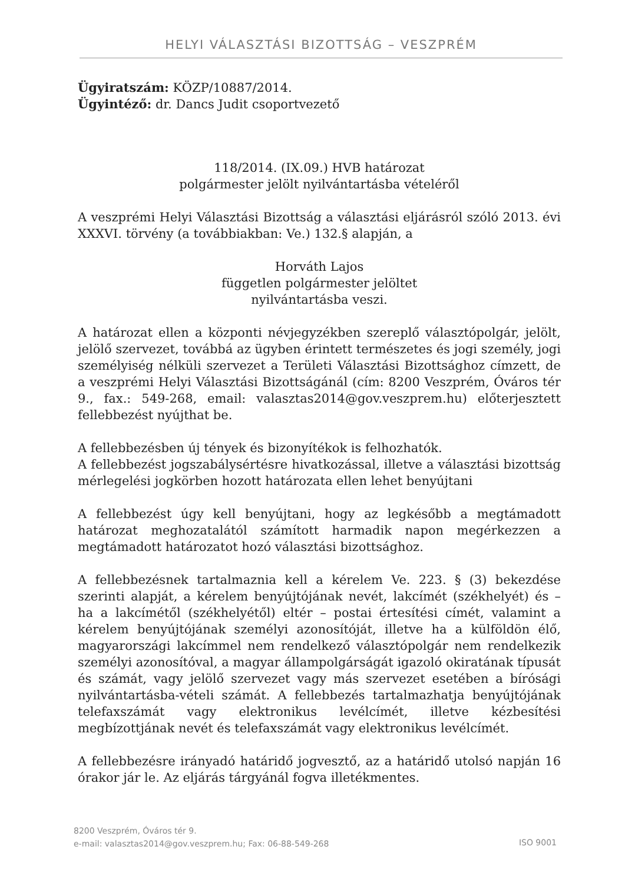HELYI VÁLASZTÁSI BIZOTTSÁG – VESZPRÉM
Ügyiratszám: KÖZP/10887/2014.
Ügyintéző: dr. Dancs Judit csoportvezető
118/2014. (IX.09.) HVB határozat
polgármester jelölt nyilvántartásba vételéről
A veszprémi Helyi Választási Bizottság a választási eljárásról szóló 2013. évi XXXVI. törvény (a továbbiakban: Ve.) 132.§ alapján, a
Horváth Lajos
független polgármester jelöltet
nyilvántartásba veszi.
A határozat ellen a központi névjegyzékben szereplő választópolgár, jelölt, jelölő szervezet, továbbá az ügyben érintett természetes és jogi személy, jogi személyiség nélküli szervezet a Területi Választási Bizottsághoz címzett, de a veszprémi Helyi Választási Bizottságánál (cím: 8200 Veszprém, Óváros tér 9., fax.: 549-268, email: valasztas2014@gov.veszprem.hu) előterjesztett fellebbezést nyújthat be.
A fellebbezésben új tények és bizonyítékok is felhozhatók.
A fellebbezést jogszabálysértésre hivatkozással, illetve a választási bizottság mérlegelési jogkörben hozott határozata ellen lehet benyújtani
A fellebbezést úgy kell benyújtani, hogy az legkésőbb a megtámadott határozat meghozatalától számított harmadik napon megérkezzen a megtámadott határozatot hozó választási bizottsághoz.
A fellebbezésnek tartalmaznia kell a kérelem Ve. 223. § (3) bekezdése szerinti alapját, a kérelem benyújtójának nevét, lakcímét (székhelyét) és – ha a lakcímétől (székhelyétől) eltér – postai értesítési címét, valamint a kérelem benyújtójának személyi azonosítóját, illetve ha a külföldön élő, magyarországi lakcímmel nem rendelkező választópolgár nem rendelkezik személyi azonosítóval, a magyar állampolgárságát igazoló okiratának típusát és számát, vagy jelölő szervezet vagy más szervezet esetében a bírósági nyilvántartásba-vételi számát. A fellebbezés tartalmazhatja benyújtójának telefaxszámát vagy elektronikus levélcímét, illetve kézbesítési megbízottjának nevét és telefaxszámát vagy elektronikus levélcímét.
A fellebbezésre irányadó határidő jogvesztő, az a határidő utolsó napján 16 órakor jár le. Az eljárás tárgyánál fogva illetékmentes.
8200 Veszprém, Óváros tér 9.
e-mail: valasztas2014@gov.veszprem.hu; Fax: 06-88-549-268
ISO 9001